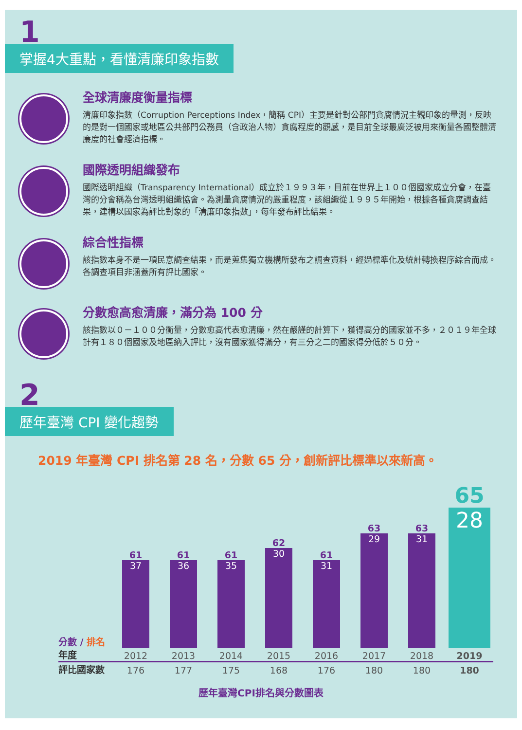1
掌握4大重點，看懂清廉印象指數
全球清廉度衡量指標
清廉印象指數（Corruption Perceptions Index，簡稱 CPI）主要是針對公部門貪腐情況主觀印象的量測，反映的是對一個國家或地區公共部門公務員（含政治人物）貪腐程度的觀感，是目前全球最廣泛被用來衡量各國整體清廉度的社會經濟指標。
國際透明組織發布
國際透明組織（Transparency International）成立於１９９３年，目前在世界上１００個國家成立分會，在臺灣的分會稱為台灣透明組織協會。為測量貪腐情況的嚴重程度，該組織從１９９５年開始，根據各種貪腐調查結果，建構以國家為評比對象的「清廉印象指數」，每年發布評比結果。
綜合性指標
該指數本身不是一項民意調查結果，而是蒐集獨立機構所發布之調查資料，經過標準化及統計轉換程序綜合而成。各調查項目非涵蓋所有評比國家。
分數愈高愈清廉，滿分為 100 分
該指數以０－１００分衡量，分數愈高代表愈清廉，然在嚴謹的計算下，獲得高分的國家並不多，２０１９年全球計有１８０個國家及地區納入評比，沒有國家獲得滿分，有三分之二的國家得分低於５０分。
2
歷年臺灣 CPI 變化趨勢
2019 年臺灣 CPI 排名第 28 名，分數 65 分，創新評比標準以來新高。
| 分數 / 排名 | 61 37 | 61 36 | 61 35 | 62 30 | 61 31 | 63 29 | 63 31 | 65 28 |
| 年度 | 2012 | 2013 | 2014 | 2015 | 2016 | 2017 | 2018 | 2019 |
| 評比國家數 | 176 | 177 | 175 | 168 | 176 | 180 | 180 | 180 |
歷年臺灣CPI排名與分數圖表